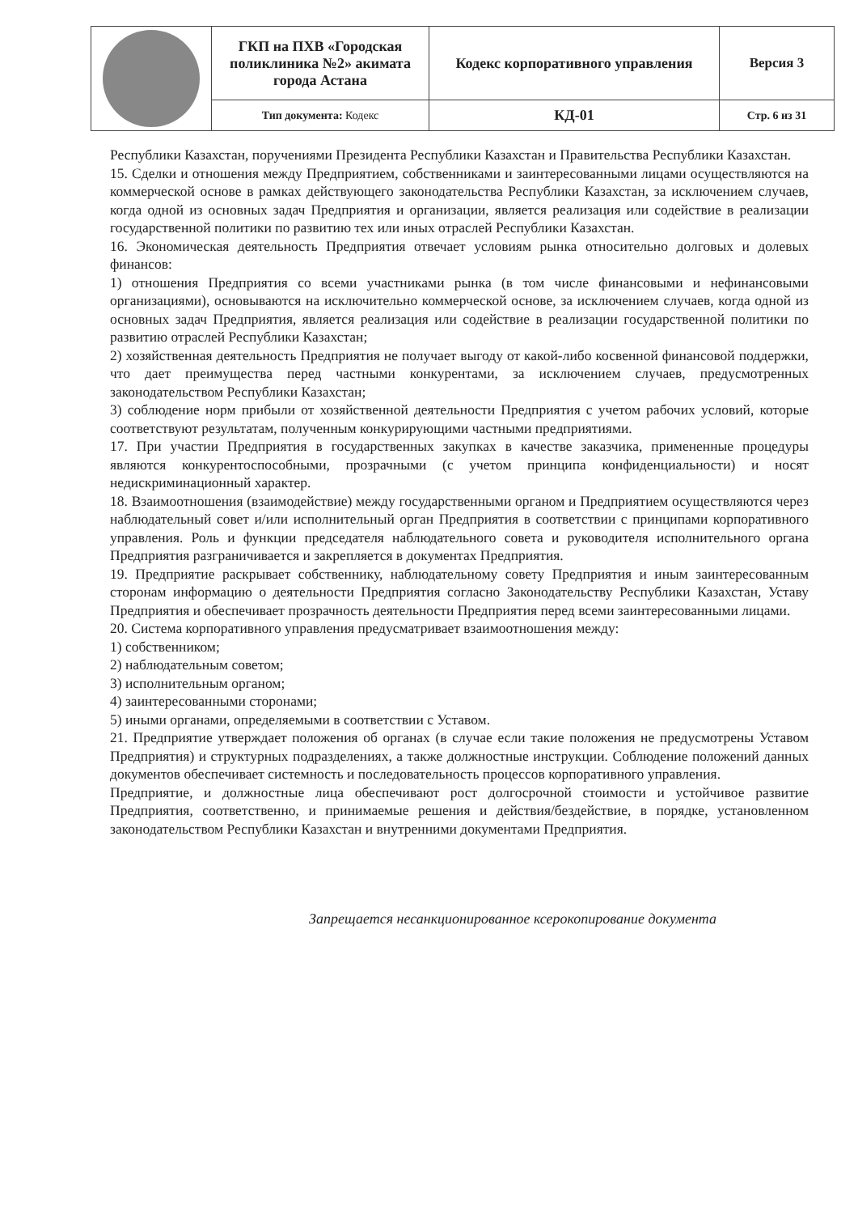| | ГКП на ПХВ «Городская поликлиника №2» акимата города Астана | Кодекс корпоративного управления | Версия 3 |
| | Тип документа: Кодекс | КД-01 | Стр. 6 из 31 |
Республики Казахстан, поручениями Президента Республики Казахстан и Правительства Республики Казахстан.
15. Сделки и отношения между Предприятием, собственниками и заинтересованными лицами осуществляются на коммерческой основе в рамках действующего законодательства Республики Казахстан, за исключением случаев, когда одной из основных задач Предприятия и организации, является реализация или содействие в реализации государственной политики по развитию тех или иных отраслей Республики Казахстан.
16. Экономическая деятельность Предприятия отвечает условиям рынка относительно долговых и долевых финансов:
1) отношения Предприятия со всеми участниками рынка (в том числе финансовыми и нефинансовыми организациями), основываются на исключительно коммерческой основе, за исключением случаев, когда одной из основных задач Предприятия, является реализация или содействие в реализации государственной политики по развитию отраслей Республики Казахстан;
2) хозяйственная деятельность Предприятия не получает выгоду от какой-либо косвенной финансовой поддержки, что дает преимущества перед частными конкурентами, за исключением случаев, предусмотренных законодательством Республики Казахстан;
3) соблюдение норм прибыли от хозяйственной деятельности Предприятия с учетом рабочих условий, которые соответствуют результатам, полученным конкурирующими частными предприятиями.
17. При участии Предприятия в государственных закупках в качестве заказчика, примененные процедуры являются конкурентоспособными, прозрачными (с учетом принципа конфиденциальности) и носят недискриминационный характер.
18. Взаимоотношения (взаимодействие) между государственными органом и Предприятием осуществляются через наблюдательный совет и/или исполнительный орган Предприятия в соответствии с принципами корпоративного управления. Роль и функции председателя наблюдательного совета и руководителя исполнительного органа Предприятия разграничивается и закрепляется в документах Предприятия.
19. Предприятие раскрывает собственнику, наблюдательному совету Предприятия и иным заинтересованным сторонам информацию о деятельности Предприятия согласно Законодательству Республики Казахстан, Уставу Предприятия и обеспечивает прозрачность деятельности Предприятия перед всеми заинтересованными лицами.
20. Система корпоративного управления предусматривает взаимоотношения между:
1) собственником;
2) наблюдательным советом;
3) исполнительным органом;
4) заинтересованными сторонами;
5) иными органами, определяемыми в соответствии с Уставом.
21. Предприятие утверждает положения об органах (в случае если такие положения не предусмотрены Уставом Предприятия) и структурных подразделениях, а также должностные инструкции. Соблюдение положений данных документов обеспечивает системность и последовательность процессов корпоративного управления.
Предприятие, и должностные лица обеспечивают рост долгосрочной стоимости и устойчивое развитие Предприятия, соответственно, и принимаемые решения и действия/бездействие, в порядке, установленном законодательством Республики Казахстан и внутренними документами Предприятия.
Запрещается несанкционированное ксерокопирование документа